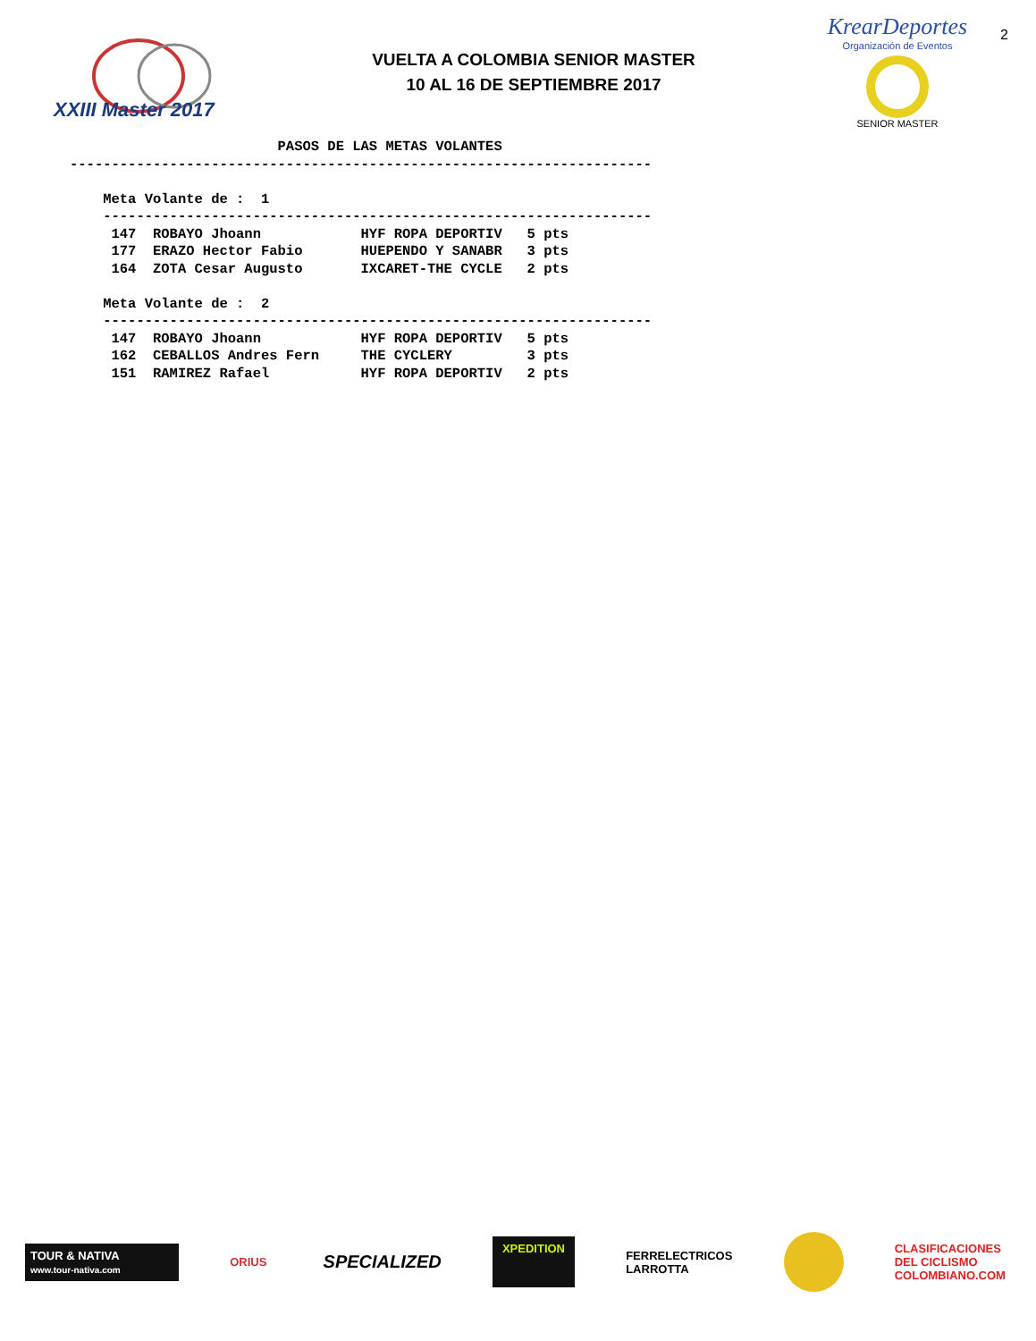XXIII Master 2017
VUELTA A COLOMBIA SENIOR MASTER
10 AL 16 DE SEPTIEMBRE 2017
KrearDeportes
Organización de Eventos
SENIOR MASTER
2
                         PASOS DE LAS METAS VOLANTES
----------------------------------------------------------------------

    Meta Volante de :  1
    ------------------------------------------------------------------
     147  ROBAYO Jhoann            HYF ROPA DEPORTIV   5 pts
     177  ERAZO Hector Fabio       HUEPENDO Y SANABR   3 pts
     164  ZOTA Cesar Augusto       IXCARET-THE CYCLE   2 pts

    Meta Volante de :  2
    ------------------------------------------------------------------
     147  ROBAYO Jhoann            HYF ROPA DEPORTIV   5 pts
     162  CEBALLOS Andres Fern     THE CYCLERY         3 pts
     151  RAMIREZ Rafael           HYF ROPA DEPORTIV   2 pts
TOUR & NATIVA
www.tour-nativa.com
ORIUS
SPECIALIZED
XPEDITION
FERRELECTRICOS
LARROTTA
CLASIFICACIONES
DEL CICLISMO
COLOMBIANO.COM